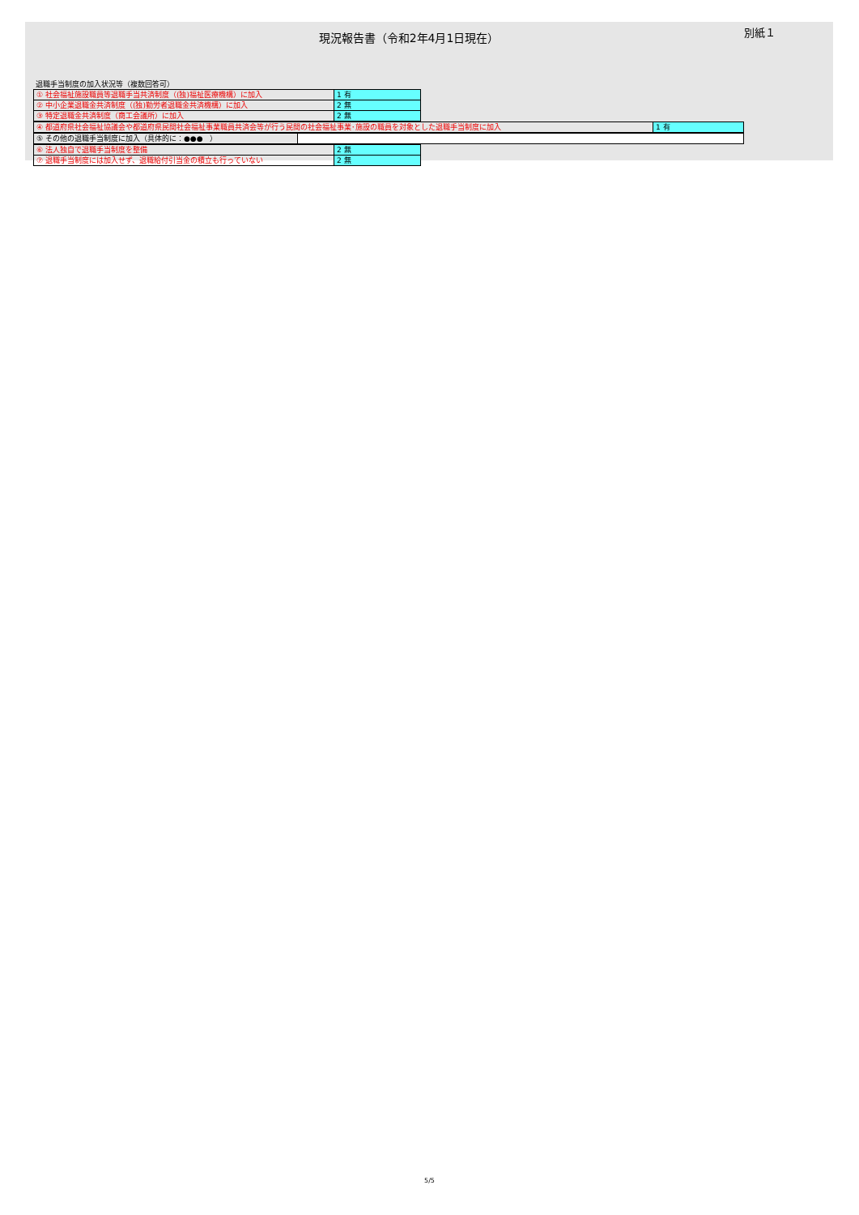現況報告書（令和2年4月1日現在）
別紙１
退職手当制度の加入状況等（複数回答可）
| ① 社会福祉施設職員等退職手当共済制度（(独)福祉医療機構）に加入 | 1 有 |
| ② 中小企業退職金共済制度（(独)勤労者退職金共済機構）に加入 | 2 無 |
| ③ 特定退職金共済制度（商工会議所）に加入 | 2 無 |
| ④ 都道府県社会福祉協議会や都道府県民間社会福祉事業職員共済会等が行う民間の社会福祉事業･施設の職員を対象とした退職手当制度に加入 | 1 有 |
| ⑤ その他の退職手当制度に加入（具体的に：●●● ） | |
| ⑥ 法人独自で退職手当制度を整備 | 2 無 |
| ⑦ 退職手当制度には加入せず、退職給付引当金の積立も行っていない | 2 無 |
5/5